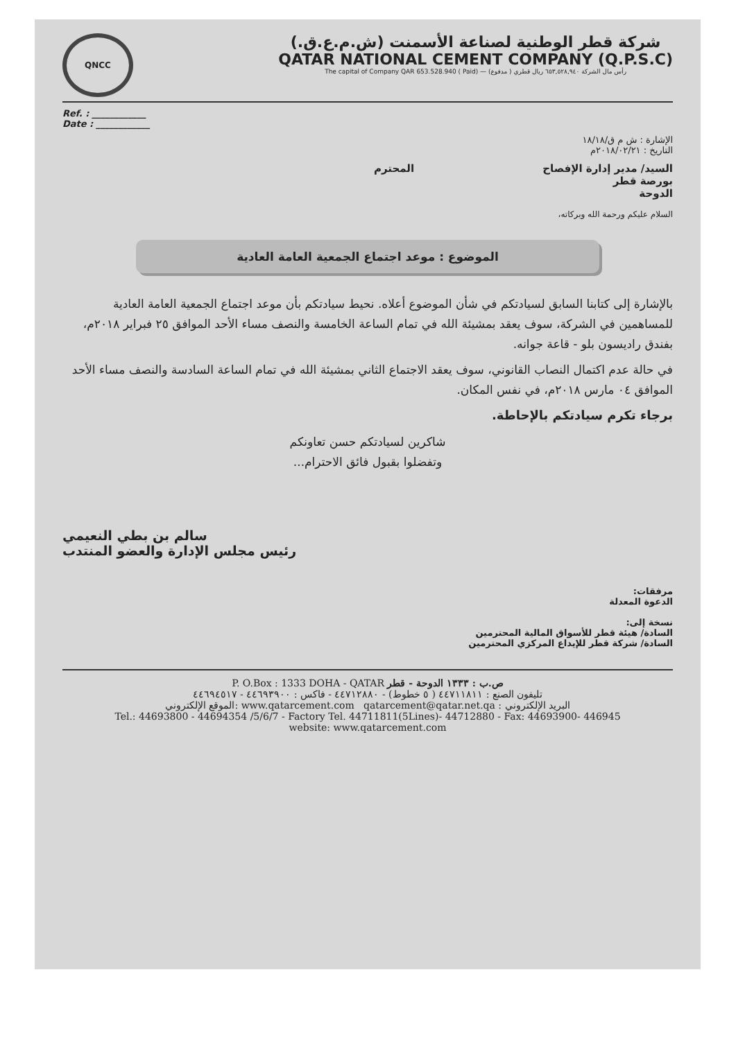QNCC
شركة قطر الوطنية لصناعة الأسمنت (ش.م.ع.ق.)
QATAR NATIONAL CEMENT COMPANY (Q.P.S.C)
The capital of Company QAR 653.528.940 ( Paid) — رأس مال الشركة ٦٥٣,٥٢٨,٩٤٠ ريال قطري ( مدفوع)
Ref. : ____________
Date : ____________
الإشارة : ش م ق/١٨/١٨
التاريخ : ٢٠١٨/٠٢/٢١م
السيد/ مدير إدارة الإفصاح المحترم
بورصة قطر
الدوحة
السلام عليكم ورحمة الله وبركاته،
الموضوع : موعد اجتماع الجمعية العامة العادية
بالإشارة إلى كتابنا السابق لسيادتكم في شأن الموضوع أعلاه. نحيط سيادتكم بأن موعد اجتماع الجمعية العامة العادية للمساهمين في الشركة، سوف يعقد بمشيئة الله في تمام الساعة الخامسة والنصف مساء الأحد الموافق ٢٥ فبراير ٢٠١٨م، بفندق راديسون بلو - قاعة جوانه.
في حالة عدم اكتمال النصاب القانوني، سوف يعقد الاجتماع الثاني بمشيئة الله في تمام الساعة السادسة والنصف مساء الأحد الموافق ٠٤ مارس ٢٠١٨م، في نفس المكان.
برجاء تكرم سيادتكم بالإحاطة.
شاكرين لسيادتكم حسن تعاونكم
وتفضلوا بقبول فائق الاحترام...
سالم بن بطي النعيمي
رئيس مجلس الإدارة والعضو المنتدب
مرفقات:
الدعوة المعدلة
نسخة إلى:
السادة/ هيئة قطر للأسواق المالية المحترمين
السادة/ شركة قطر للإيداع المركزي المحترمين
P. O.Box : 1333 DOHA - QATAR ص.ب : ١٣٣٣ الدوحة - قطر
تليفون الصنع : ٤٤٧١١٨١١ ( ٥ خطوط) - ٤٤٧١٢٨٨٠ - فاكس : ٤٤٦٩٣٩٠٠ - ٤٤٦٩٤٥١٧
الموقع الإلكتروني: www.qatarcement.com qatarcement@qatar.net.qa : البريد الإلكتروني
Tel.: 44693800 - 44694354 /5/6/7 - Factory Tel. 44711811(5Lines)- 44712880 - Fax: 44693900- 446945
website: www.qatarcement.com